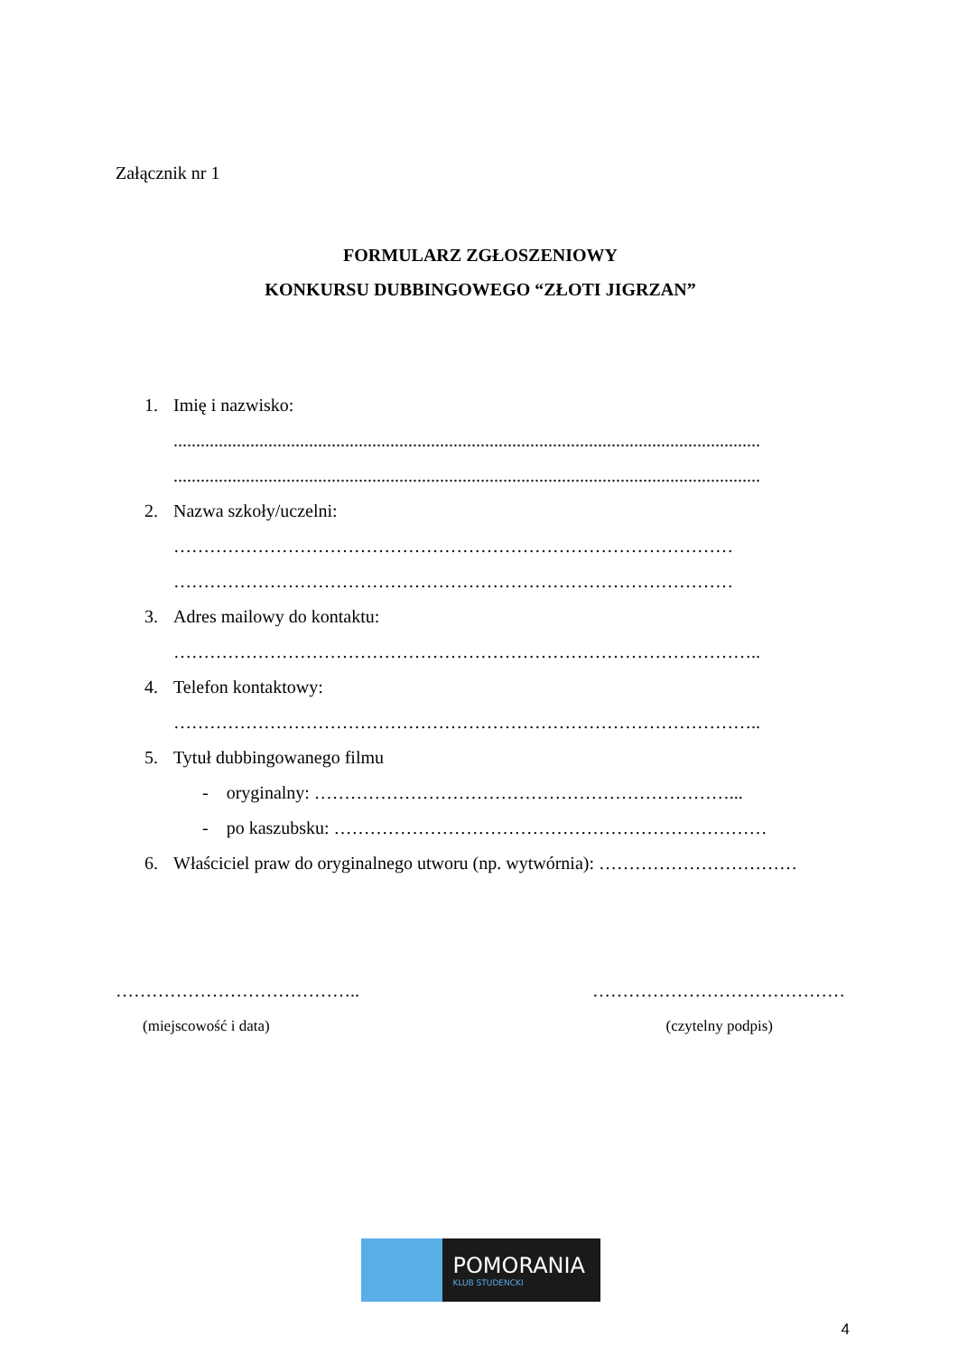Załącznik nr 1
FORMULARZ ZGŁOSZENIOWY
KONKURSU DUBBINGOWEGO “ZŁOTI JIGRZAN”
1. Imię i nazwisko:
..................................................................................................................................
..................................................................................................................................
2. Nazwa szkoły/uczelni:
…………………………………………………………………………………
…………………………………………………………………………………
3. Adres mailowy do kontaktu:
……………………………………………………………………………………..
4. Telefon kontaktowy:
……………………………………………………………………………………..
5. Tytuł dubbingowanego filmu
- oryginalny: ……………………………………………………………...
- po kaszubsku: ………………………………………………………………
6. Właściciel praw do oryginalnego utworu (np. wytwórnia): ……………………………
………………………………….. ……………………………………
(miejscowość i data) (czytelny podpis)
POMORANIA
KLUB STUDENCKI
4